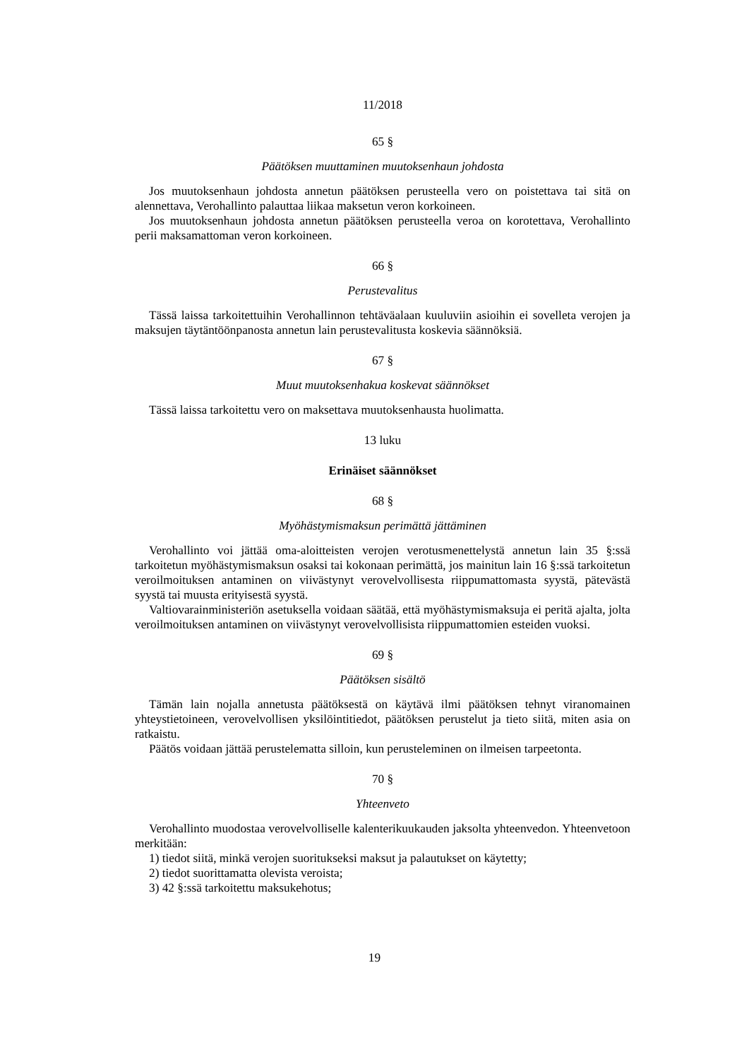11/2018
65 §
Päätöksen muuttaminen muutoksenhaun johdosta
Jos muutoksenhaun johdosta annetun päätöksen perusteella vero on poistettava tai sitä on alennettava, Verohallinto palauttaa liikaa maksetun veron korkoineen.
Jos muutoksenhaun johdosta annetun päätöksen perusteella veroa on korotettava, Verohallinto perii maksamattoman veron korkoineen.
66 §
Perustevalitus
Tässä laissa tarkoitettuihin Verohallinnon tehtäväalaan kuuluviin asioihin ei sovelleta verojen ja maksujen täytäntöönpanosta annetun lain perustevalitusta koskevia säännöksiä.
67 §
Muut muutoksenhakua koskevat säännökset
Tässä laissa tarkoitettu vero on maksettava muutoksenhausta huolimatta.
13 luku
Erinäiset säännökset
68 §
Myöhästymismaksun perimättä jättäminen
Verohallinto voi jättää oma-aloitteisten verojen verotusmenettelystä annetun lain 35 §:ssä tarkoitetun myöhästymismaksun osaksi tai kokonaan perimättä, jos mainitun lain 16 §:ssä tarkoitetun veroilmoituksen antaminen on viivästynyt verovelvollisesta riippumattomasta syystä, pätevästä syystä tai muusta erityisestä syystä.
Valtiovarainministeriön asetuksella voidaan säätää, että myöhästymismaksuja ei peritä ajalta, jolta veroilmoituksen antaminen on viivästynyt verovelvollisista riippumattomien esteiden vuoksi.
69 §
Päätöksen sisältö
Tämän lain nojalla annetusta päätöksestä on käytävä ilmi päätöksen tehnyt viranomainen yhteystietoineen, verovelvollisen yksilöintitiedot, päätöksen perustelut ja tieto siitä, miten asia on ratkaistu.
Päätös voidaan jättää perustelematta silloin, kun perusteleminen on ilmeisen tarpeetonta.
70 §
Yhteenveto
Verohallinto muodostaa verovelvolliselle kalenterikuukauden jaksolta yhteenvedon. Yhteenvetoon merkitään:
1) tiedot siitä, minkä verojen suoritukseksi maksut ja palautukset on käytetty;
2) tiedot suorittamatta olevista veroista;
3) 42 §:ssä tarkoitettu maksukehotus;
19